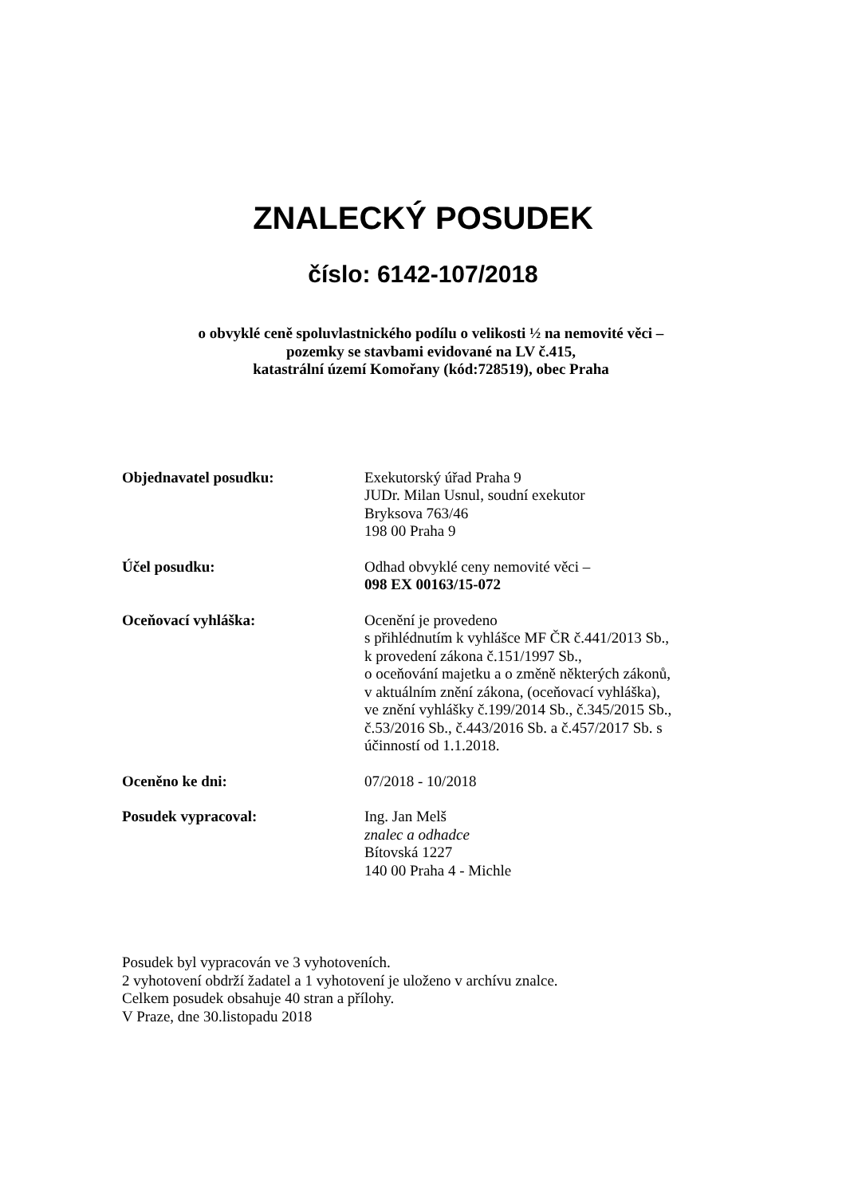ZNALECKÝ POSUDEK
číslo: 6142-107/2018
o obvyklé ceně spoluvlastnického podílu o velikosti ½ na nemovité věci –
pozemky se stavbami evidované na LV č.415,
katastrální území Komořany (kód:728519), obec Praha
Objednavatel posudku: Exekutorský úřad Praha 9
JUDr. Milan Usnul, soudní exekutor
Bryksova 763/46
198 00 Praha 9
Účel posudku: Odhad obvyklé ceny nemovité věci –
098 EX 00163/15-072
Oceňovací vyhláška: Ocenění je provedeno
s přihlédnutím k vyhlášce MF ČR č.441/2013 Sb.,
k provedení zákona č.151/1997 Sb.,
o oceňování majetku a o změně některých zákonů,
v aktuálním znění zákona, (oceňovací vyhláška),
ve znění vyhlášky č.199/2014 Sb., č.345/2015 Sb.,
č.53/2016 Sb., č.443/2016 Sb. a č.457/2017 Sb. s
účinností od 1.1.2018.
Oceněno ke dni: 07/2018 - 10/2018
Posudek vypracoval: Ing. Jan Melš
znalec a odhadce
Bítovská 1227
140 00 Praha 4 - Michle
Posudek byl vypracován ve 3 vyhotoveních.
2 vyhotovení obdrží žadatel a 1 vyhotovení je uloženo v archívu znalce.
Celkem posudek obsahuje 40 stran a přílohy.
V Praze, dne 30.listopadu 2018